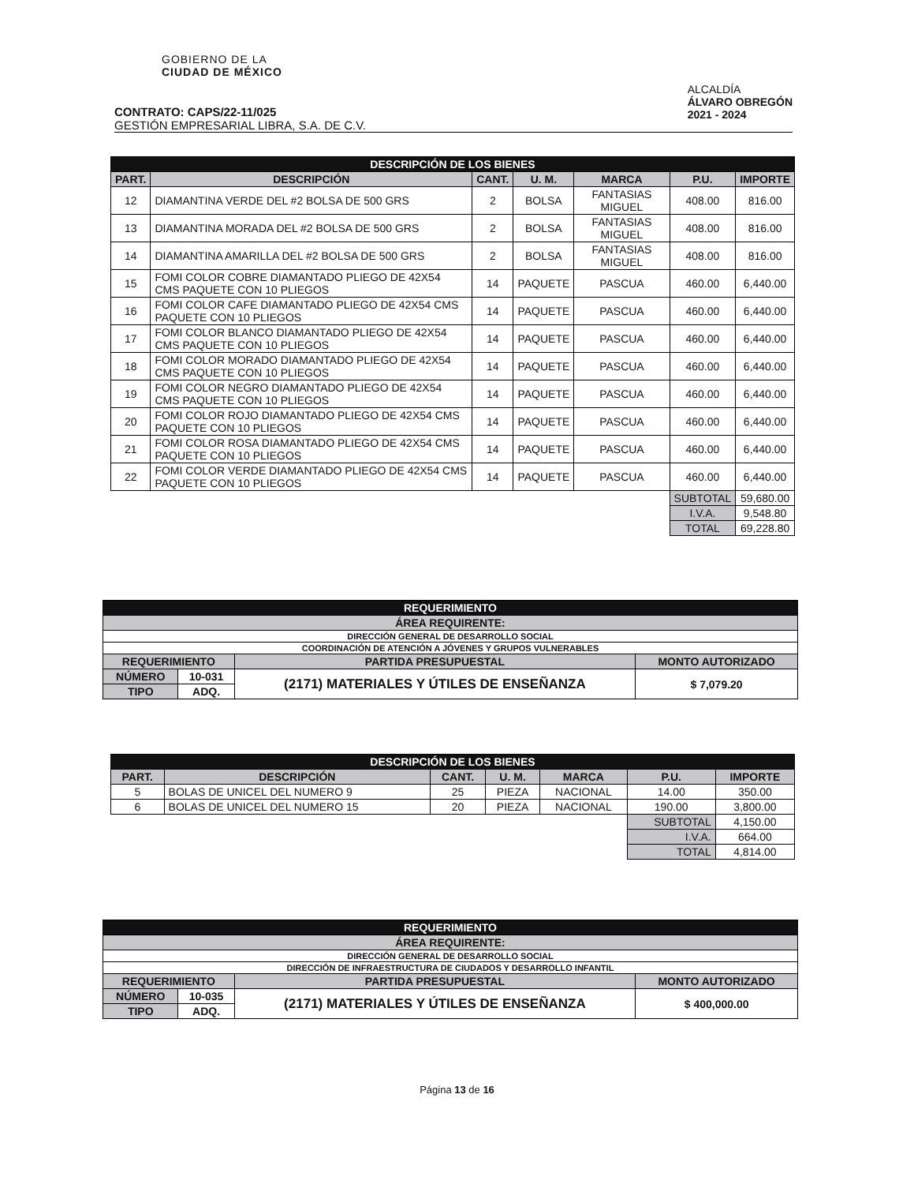GOBIERNO DE LA
CIUDAD DE MÉXICO
ALCALDÍA
ÁLVARO OBREGÓN
2021 - 2024
CONTRATO: CAPS/22-11/025
GESTIÓN EMPRESARIAL LIBRA, S.A. DE C.V.
| DESCRIPCIÓN DE LOS BIENES | | | | | | |
| PART. | DESCRIPCIÓN | CANT. | U. M. | MARCA | P.U. | IMPORTE |
| 12 | DIAMANTINA VERDE DEL #2 BOLSA DE 500 GRS | 2 | BOLSA | FANTASIAS MIGUEL | 408.00 | 816.00 |
| 13 | DIAMANTINA MORADA DEL #2 BOLSA DE 500 GRS | 2 | BOLSA | FANTASIAS MIGUEL | 408.00 | 816.00 |
| 14 | DIAMANTINA AMARILLA DEL #2 BOLSA DE 500 GRS | 2 | BOLSA | FANTASIAS MIGUEL | 408.00 | 816.00 |
| 15 | FOMI COLOR COBRE DIAMANTADO PLIEGO DE 42X54 CMS PAQUETE CON 10 PLIEGOS | 14 | PAQUETE | PASCUA | 460.00 | 6,440.00 |
| 16 | FOMI COLOR CAFE DIAMANTADO PLIEGO DE 42X54 CMS PAQUETE CON 10 PLIEGOS | 14 | PAQUETE | PASCUA | 460.00 | 6,440.00 |
| 17 | FOMI COLOR BLANCO DIAMANTADO PLIEGO DE 42X54 CMS PAQUETE CON 10 PLIEGOS | 14 | PAQUETE | PASCUA | 460.00 | 6,440.00 |
| 18 | FOMI COLOR MORADO DIAMANTADO PLIEGO DE 42X54 CMS PAQUETE CON 10 PLIEGOS | 14 | PAQUETE | PASCUA | 460.00 | 6,440.00 |
| 19 | FOMI COLOR NEGRO DIAMANTADO PLIEGO DE 42X54 CMS PAQUETE CON 10 PLIEGOS | 14 | PAQUETE | PASCUA | 460.00 | 6,440.00 |
| 20 | FOMI COLOR ROJO DIAMANTADO PLIEGO DE 42X54 CMS PAQUETE CON 10 PLIEGOS | 14 | PAQUETE | PASCUA | 460.00 | 6,440.00 |
| 21 | FOMI COLOR ROSA DIAMANTADO PLIEGO DE 42X54 CMS PAQUETE CON 10 PLIEGOS | 14 | PAQUETE | PASCUA | 460.00 | 6,440.00 |
| 22 | FOMI COLOR VERDE DIAMANTADO PLIEGO DE 42X54 CMS PAQUETE CON 10 PLIEGOS | 14 | PAQUETE | PASCUA | 460.00 | 6,440.00 |
| | | | | | SUBTOTAL | 59,680.00 |
| | | | | | I.V.A. | 9,548.80 |
| | | | | | TOTAL | 69,228.80 |
| REQUERIMIENTO | | | |
| ÁREA REQUIRENTE: | | | |
| DIRECCIÓN GENERAL DE DESARROLLO SOCIAL | | | |
| COORDINACIÓN DE ATENCIÓN A JÓVENES Y GRUPOS VULNERABLES | | | |
| REQUERIMIENTO | | PARTIDA PRESUPUESTAL | MONTO AUTORIZADO |
| NÚMERO | 10-031 | (2171) MATERIALES Y ÚTILES DE ENSEÑANZA | $ 7,079.20 |
| TIPO | ADQ. | | |
| DESCRIPCIÓN DE LOS BIENES | | | | | | |
| PART. | DESCRIPCIÓN | CANT. | U. M. | MARCA | P.U. | IMPORTE |
| 5 | BOLAS DE UNICEL DEL NUMERO 9 | 25 | PIEZA | NACIONAL | 14.00 | 350.00 |
| 6 | BOLAS DE UNICEL DEL NUMERO 15 | 20 | PIEZA | NACIONAL | 190.00 | 3,800.00 |
| | | | | | SUBTOTAL | 4,150.00 |
| | | | | | I.V.A. | 664.00 |
| | | | | | TOTAL | 4,814.00 |
| REQUERIMIENTO | | | |
| ÁREA REQUIRENTE: | | | |
| DIRECCIÓN GENERAL DE DESARROLLO SOCIAL | | | |
| DIRECCIÓN DE INFRAESTRUCTURA DE CIUDADOS Y DESARROLLO INFANTIL | | | |
| REQUERIMIENTO | | PARTIDA PRESUPUESTAL | MONTO AUTORIZADO |
| NÚMERO | 10-035 | (2171) MATERIALES Y ÚTILES DE ENSEÑANZA | $ 400,000.00 |
| TIPO | ADQ. | | |
Página 13 de 16